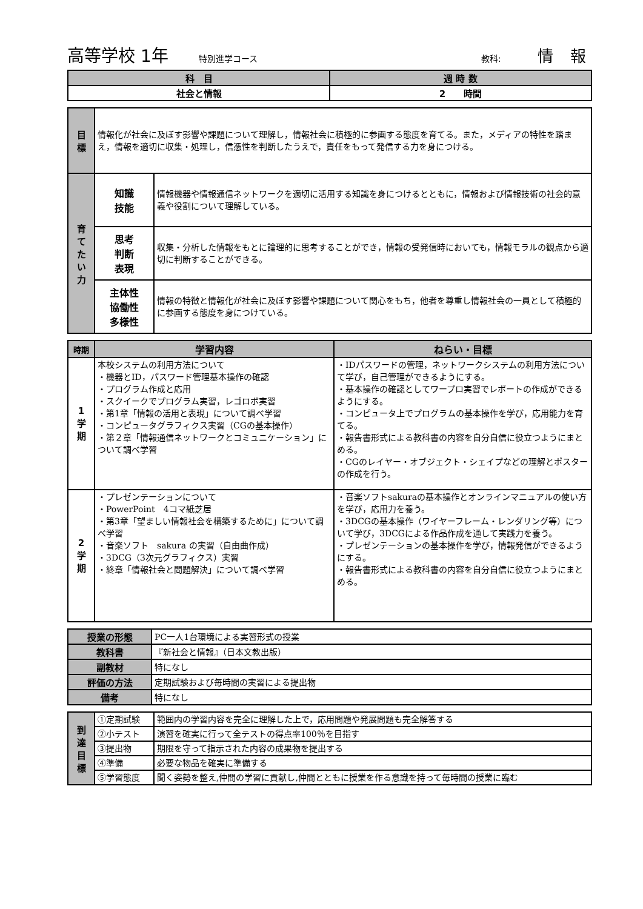高等学校 1年 特別進学コース 教科: 情 報
| 科 目 | 週 時 数 |
| --- | --- |
| 社会と情報 | 2 時間 |
| 目 標 | 情報化が社会に及ぼす影響や課題について理解し，情報社会に積極的に参画する態度を育てる。また，メディアの特性を踏まえ，情報を適切に収集・処理し，信憑性を判断したうえで，責任をもって発信する力を身につける。 | |
| 育 て た い 力 | 知識 技能 | 情報機器や情報通信ネットワークを適切に活用する知識を身につけるとともに，情報および情報技術の社会的意義や役割について理解している。 |
| | 思考 判断 表現 | 収集・分析した情報をもとに論理的に思考することができ，情報の受発信時においても，情報モラルの観点から適切に判断することができる。 |
| | 主体性 協働性 多様性 | 情報の特徴と情報化が社会に及ぼす影響や課題について関心をもち，他者を尊重し情報社会の一員として積極的に参画する態度を身につけている。 |
| 時期 | 学習内容 | ねらい・目標 |
| --- | --- | --- |
| 1 学 期 | 本校システムの利用方法について ・機器とID，パスワード管理基本操作の確認 ・プログラム作成と応用 ・スクイークでプログラム実習，レゴロボ実習 ・第1章「情報の活用と表現」について調べ学習 ・コンピュータグラフィクス実習（CGの基本操作） ・第２章「情報通信ネットワークとコミュニケーション」について調べ学習 | ・IDパスワードの管理，ネットワークシステムの利用方法について学び，自己管理ができるようにする。 ・基本操作の確認としてワープロ実習でレポートの作成ができるようにする。 ・コンピュータ上でプログラムの基本操作を学び，応用能力を育てる。 ・報告書形式による教科書の内容を自分自信に役立つようにまとめる。 ・CGのレイヤー・オブジェクト・シェイプなどの理解とポスターの作成を行う。 |
| 2 学 期 | ・プレゼンテーションについて ・PowerPoint 4コマ紙芝居 ・第3章「望ましい情報社会を構築するために」について調べ学習 ・音楽ソフト sakura の実習（自由曲作成） ・3DCG（3次元グラフィクス）実習 ・終章「情報社会と問題解決」について調べ学習 | ・音楽ソフトsakuraの基本操作とオンラインマニュアルの使い方を学び，応用力を養う。 ・3DCGの基本操作（ワイヤーフレーム・レンダリング等）について学び，3DCGによる作品作成を通して実践力を養う。 ・プレゼンテーションの基本操作を学び，情報発信ができるようにする。 ・報告書形式による教科書の内容を自分自信に役立つようにまとめる。 |
| 授業の形態 | PC一人1台環境による実習形式の授業 |
| 教科書 | 『新社会と情報』（日本文教出版） |
| 副教材 | 特になし |
| 評価の方法 | 定期試験および毎時間の実習による提出物 |
| 備考 | 特になし |
| 到 達 目 標 | ①定期試験 | 範囲内の学習内容を完全に理解した上で，応用問題や発展問題も完全解答する |
| | ②小テスト | 演習を確実に行って全テストの得点率100％を目指す |
| | ③提出物 | 期限を守って指示された内容の成果物を提出する |
| | ④準備 | 必要な物品を確実に準備する |
| | ⑤学習態度 | 聞く姿勢を整え,仲間の学習に貢献し,仲間とともに授業を作る意識を持って毎時間の授業に臨む |